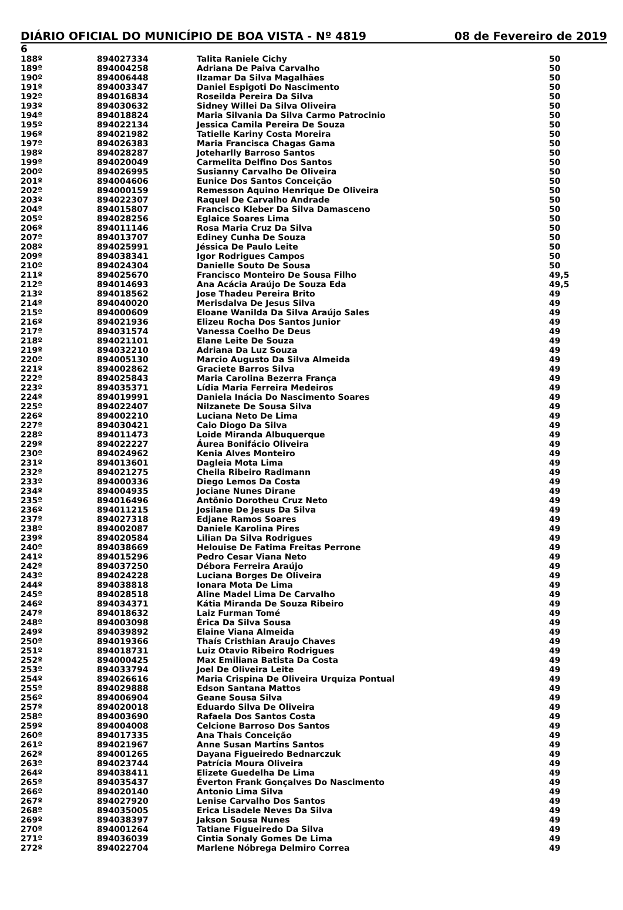DIÁRIO OFICIAL DO MUNICÍPIO DE BOA VISTA - Nº 4819 08 de Fevereiro de 2019
6
| 188º | 894027334 | Talita Raniele Cichy | 50 |
| 189º | 894004258 | Adriana De Paiva Carvalho | 50 |
| 190º | 894006448 | Ilzamar Da Silva Magalhães | 50 |
| 191º | 894003347 | Daniel Espigoti Do Nascimento | 50 |
| 192º | 894016834 | Roseilda Pereira Da Silva | 50 |
| 193º | 894030632 | Sidney Willei Da Silva Oliveira | 50 |
| 194º | 894018824 | Maria Silvania Da Silva Carmo Patrocinio | 50 |
| 195º | 894022134 | Jessica Camila Pereira De Souza | 50 |
| 196º | 894021982 | Tatielle Kariny Costa Moreira | 50 |
| 197º | 894026383 | Maria Francisca Chagas Gama | 50 |
| 198º | 894028287 | Joteharlly Barroso Santos | 50 |
| 199º | 894020049 | Carmelita Delfino Dos Santos | 50 |
| 200º | 894026995 | Susianny Carvalho De Oliveira | 50 |
| 201º | 894004606 | Eunice Dos Santos Conceição | 50 |
| 202º | 894000159 | Remesson Aquino Henrique De Oliveira | 50 |
| 203º | 894022307 | Raquel De Carvalho Andrade | 50 |
| 204º | 894015807 | Francisco Kleber Da Silva Damasceno | 50 |
| 205º | 894028256 | Eglaice Soares Lima | 50 |
| 206º | 894011146 | Rosa Maria Cruz Da Silva | 50 |
| 207º | 894013707 | Ediney Cunha De Souza | 50 |
| 208º | 894025991 | Jéssica De Paulo Leite | 50 |
| 209º | 894038341 | Igor Rodrigues Campos | 50 |
| 210º | 894024304 | Danielle Souto De Sousa | 50 |
| 211º | 894025670 | Francisco Monteiro De Sousa Filho | 49,5 |
| 212º | 894014693 | Ana Acácia Araújo De Souza Eda | 49,5 |
| 213º | 894018562 | Jose Thadeu Pereira Brito | 49 |
| 214º | 894040020 | Merisdalva De Jesus Silva | 49 |
| 215º | 894000609 | Eloane Wanilda Da Silva Araújo Sales | 49 |
| 216º | 894021936 | Elizeu Rocha Dos Santos Junior | 49 |
| 217º | 894031574 | Vanessa Coelho De Deus | 49 |
| 218º | 894021101 | Elane Leite De Souza | 49 |
| 219º | 894032210 | Adriana Da Luz Souza | 49 |
| 220º | 894005130 | Marcio Augusto Da Silva Almeida | 49 |
| 221º | 894002862 | Graciete Barros Silva | 49 |
| 222º | 894025843 | Maria Carolina Bezerra França | 49 |
| 223º | 894035371 | Lídia Maria Ferreira Medeiros | 49 |
| 224º | 894019991 | Daniela Inácia Do Nascimento Soares | 49 |
| 225º | 894022407 | Nilzanete De Sousa Silva | 49 |
| 226º | 894002210 | Luciana Neto De Lima | 49 |
| 227º | 894030421 | Caio Diogo Da Silva | 49 |
| 228º | 894011473 | Loide Miranda Albuquerque | 49 |
| 229º | 894022227 | Áurea Bonifácio Oliveira | 49 |
| 230º | 894024962 | Kenia Alves Monteiro | 49 |
| 231º | 894013601 | Dagleia Mota Lima | 49 |
| 232º | 894021275 | Cheila Ribeiro Radimann | 49 |
| 233º | 894000336 | Diego Lemos Da Costa | 49 |
| 234º | 894004935 | Jociane Nunes Dirane | 49 |
| 235º | 894016496 | Antônio Dorotheu Cruz Neto | 49 |
| 236º | 894011215 | Josilane De Jesus Da Silva | 49 |
| 237º | 894027318 | Edjane Ramos Soares | 49 |
| 238º | 894002087 | Daniele Karolina Pires | 49 |
| 239º | 894020584 | Lilian Da Silva Rodrigues | 49 |
| 240º | 894038669 | Helouise De Fatima Freitas Perrone | 49 |
| 241º | 894015296 | Pedro Cesar Viana Neto | 49 |
| 242º | 894037250 | Débora Ferreira Araújo | 49 |
| 243º | 894024228 | Luciana Borges De Oliveira | 49 |
| 244º | 894038818 | Ionara Mota De Lima | 49 |
| 245º | 894028518 | Aline Madel Lima De Carvalho | 49 |
| 246º | 894034371 | Kátia Miranda De Souza Ribeiro | 49 |
| 247º | 894018632 | Laiz Furman Tomé | 49 |
| 248º | 894003098 | Érica Da Silva Sousa | 49 |
| 249º | 894039892 | Elaine Viana Almeida | 49 |
| 250º | 894019366 | Thaís Cristhian Araujo Chaves | 49 |
| 251º | 894018731 | Luiz Otavio Ribeiro Rodrigues | 49 |
| 252º | 894000425 | Max Emiliana Batista Da Costa | 49 |
| 253º | 894033794 | Joel De Oliveira Leite | 49 |
| 254º | 894026616 | Maria Crispina De Oliveira Urquiza Pontual | 49 |
| 255º | 894029888 | Edson Santana Mattos | 49 |
| 256º | 894006904 | Geane Sousa Silva | 49 |
| 257º | 894020018 | Eduardo Silva De Oliveira | 49 |
| 258º | 894003690 | Rafaela Dos Santos Costa | 49 |
| 259º | 894004008 | Celcione Barroso Dos Santos | 49 |
| 260º | 894017335 | Ana Thais Conceição | 49 |
| 261º | 894021967 | Anne Susan Martins Santos | 49 |
| 262º | 894001265 | Dayana Figueiredo Bednarczuk | 49 |
| 263º | 894023744 | Patrícia Moura Oliveira | 49 |
| 264º | 894038411 | Elizete Guedelha De Lima | 49 |
| 265º | 894035437 | Éverton Frank Gonçalves Do Nascimento | 49 |
| 266º | 894020140 | Antonio Lima Silva | 49 |
| 267º | 894027920 | Lenise Carvalho Dos Santos | 49 |
| 268º | 894035005 | Erica Lisadele Neves Da Silva | 49 |
| 269º | 894038397 | Jakson Sousa Nunes | 49 |
| 270º | 894001264 | Tatiane Figueiredo Da Silva | 49 |
| 271º | 894036039 | Cintia Sonaly Gomes De Lima | 49 |
| 272º | 894022704 | Marlene Nóbrega Delmiro Correa | 49 |